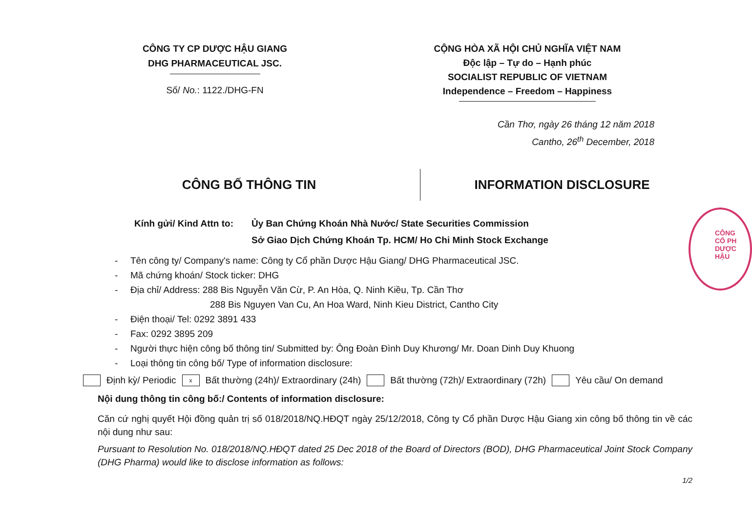CÔNG TY CP DƯỢC HẬU GIANG
DHG PHARMACEUTICAL JSC.
Số/ No.: 1122./DHG-FN
CỘNG HÒA XÃ HỘI CHỦ NGHĨA VIỆT NAM
Độc lập – Tự do – Hạnh phúc
SOCIALIST REPUBLIC OF VIETNAM
Independence – Freedom – Happiness
Cần Thơ, ngày 26 tháng 12 năm 2018
Cantho, 26<sup>th</sup> December, 2018
CÔNG BỐ THÔNG TIN INFORMATION DISCLOSURE
Kính gửi/ Kind Attn to:
Ủy Ban Chứng Khoán Nhà Nước/ State Securities Commission
Sở Giao Dịch Chứng Khoán Tp. HCM/ Ho Chi Minh Stock Exchange
- Tên công ty/ Company's name: Công ty Cổ phần Dược Hậu Giang/ DHG Pharmaceutical JSC.
- Mã chứng khoán/ Stock ticker: DHG
- Địa chỉ/ Address: 288 Bis Nguyễn Văn Cừ, P. An Hòa, Q. Ninh Kiều, Tp. Cần Thơ
288 Bis Nguyen Van Cu, An Hoa Ward, Ninh Kieu District, Cantho City
- Điện thoại/ Tel: 0292 3891 433
- Fax: 0292 3895 209
- Người thực hiện công bố thông tin/ Submitted by: Ông Đoàn Đình Duy Khương/ Mr. Doan Dinh Duy Khuong
- Loại thông tin công bố/ Type of information disclosure:
Định kỳ/ Periodic x Bất thường (24h)/ Extraordinary (24h) Bất thường (72h)/ Extraordinary (72h) Yêu cầu/ On demand
Nội dung thông tin công bố:/ Contents of information disclosure:
Căn cứ nghị quyết Hội đồng quản trị số 018/2018/NQ.HĐQT ngày 25/12/2018, Công ty Cổ phần Dược Hậu Giang xin công bố thông tin về các nội dung như sau:
Pursuant to Resolution No. 018/2018/NQ.HĐQT dated 25 Dec 2018 of the Board of Directors (BOD), DHG Pharmaceutical Joint Stock Company (DHG Pharma) would like to disclose information as follows:
1/2
CÔNG
CỔ PH
DƯỢC HẬU